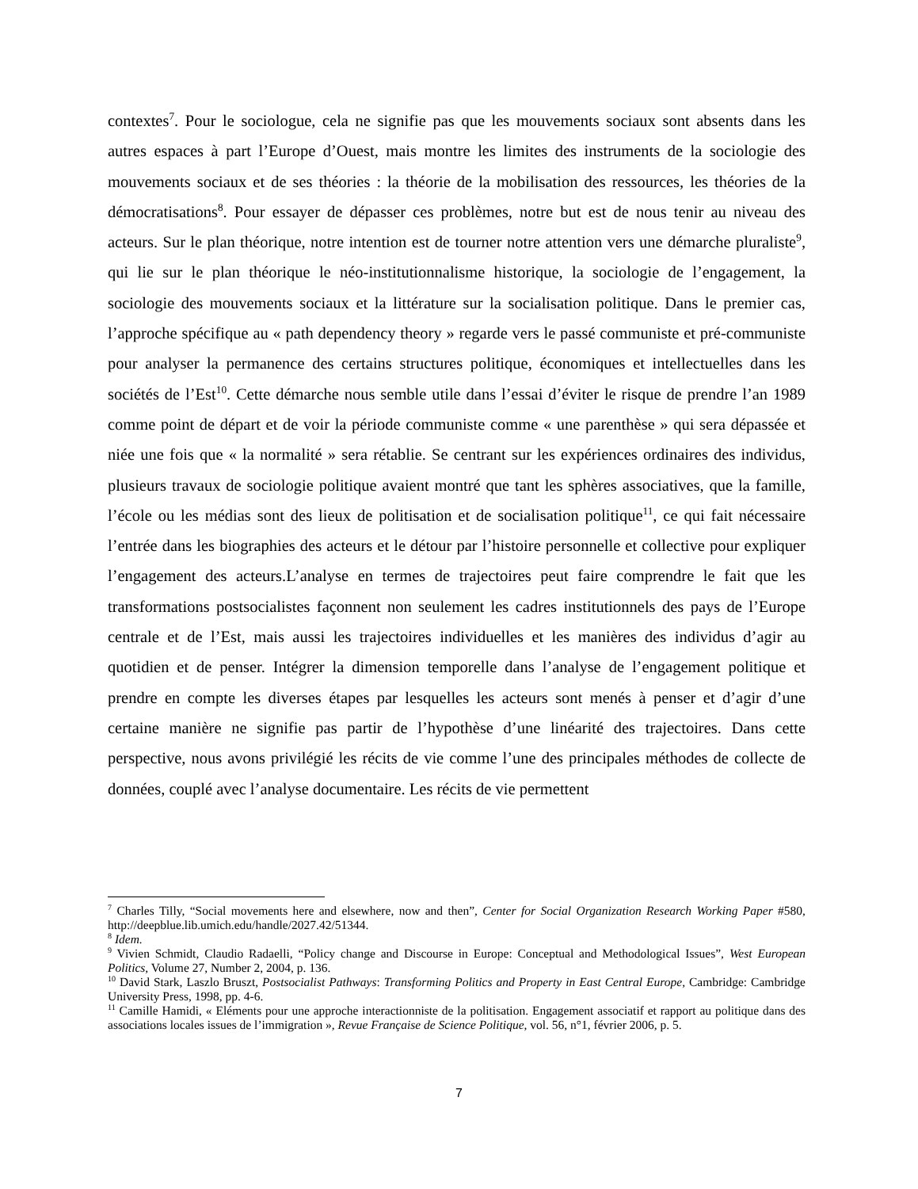contextes<sup>7</sup>. Pour le sociologue, cela ne signifie pas que les mouvements sociaux sont absents dans les autres espaces à part l’Europe d’Ouest, mais montre les limites des instruments de la sociologie des mouvements sociaux et de ses théories : la théorie de la mobilisation des ressources, les théories de la démocratisations<sup>8</sup>. Pour essayer de dépasser ces problèmes, notre but est de nous tenir au niveau des acteurs. Sur le plan théorique, notre intention est de tourner notre attention vers une démarche pluraliste<sup>9</sup>, qui lie sur le plan théorique le néo-institutionnalisme historique, la sociologie de l’engagement, la sociologie des mouvements sociaux et la littérature sur la socialisation politique. Dans le premier cas, l’approche spécifique au « path dependency theory » regarde vers le passé communiste et pré-communiste pour analyser la permanence des certains structures politique, économiques et intellectuelles dans les sociétés de l’Est<sup>10</sup>. Cette démarche nous semble utile dans l’essai d’éviter le risque de prendre l’an 1989 comme point de départ et de voir la période communiste comme « une parenthèse » qui sera dépassée et niée une fois que « la normalité » sera rétablie. Se centrant sur les expériences ordinaires des individus, plusieurs travaux de sociologie politique avaient montré que tant les sphères associatives, que la famille, l’école ou les médias sont des lieux de politisation et de socialisation politique<sup>11</sup>, ce qui fait nécessaire l’entrée dans les biographies des acteurs et le détour par l’histoire personnelle et collective pour expliquer l’engagement des acteurs.L’analyse en termes de trajectoires peut faire comprendre le fait que les transformations postsocialistes façonnent non seulement les cadres institutionnels des pays de l’Europe centrale et de l’Est, mais aussi les trajectoires individuelles et les manières des individus d’agir au quotidien et de penser. Intégrer la dimension temporelle dans l’analyse de l’engagement politique et prendre en compte les diverses étapes par lesquelles les acteurs sont menés à penser et d’agir d’une certaine manière ne signifie pas partir de l’hypothèse d’une linéarité des trajectoires. Dans cette perspective, nous avons privilégié les récits de vie comme l’une des principales méthodes de collecte de données, couplé avec l’analyse documentaire. Les récits de vie permettent
<sup>7</sup> Charles Tilly, “Social movements here and elsewhere, now and then”, Center for Social Organization Research Working Paper #580, http://deepblue.lib.umich.edu/handle/2027.42/51344.
<sup>8</sup> Idem.
<sup>9</sup> Vivien Schmidt, Claudio Radaelli, “Policy change and Discourse in Europe: Conceptual and Methodological Issues”, West European Politics, Volume 27, Number 2, 2004, p. 136.
<sup>10</sup> David Stark, Laszlo Bruszt, Postsocialist Pathways: Transforming Politics and Property in East Central Europe, Cambridge: Cambridge University Press, 1998, pp. 4-6.
<sup>11</sup> Camille Hamidi, « Eléments pour une approche interactionniste de la politisation. Engagement associatif et rapport au politique dans des associations locales issues de l’immigration », Revue Française de Science Politique, vol. 56, n°1, février 2006, p. 5.
7